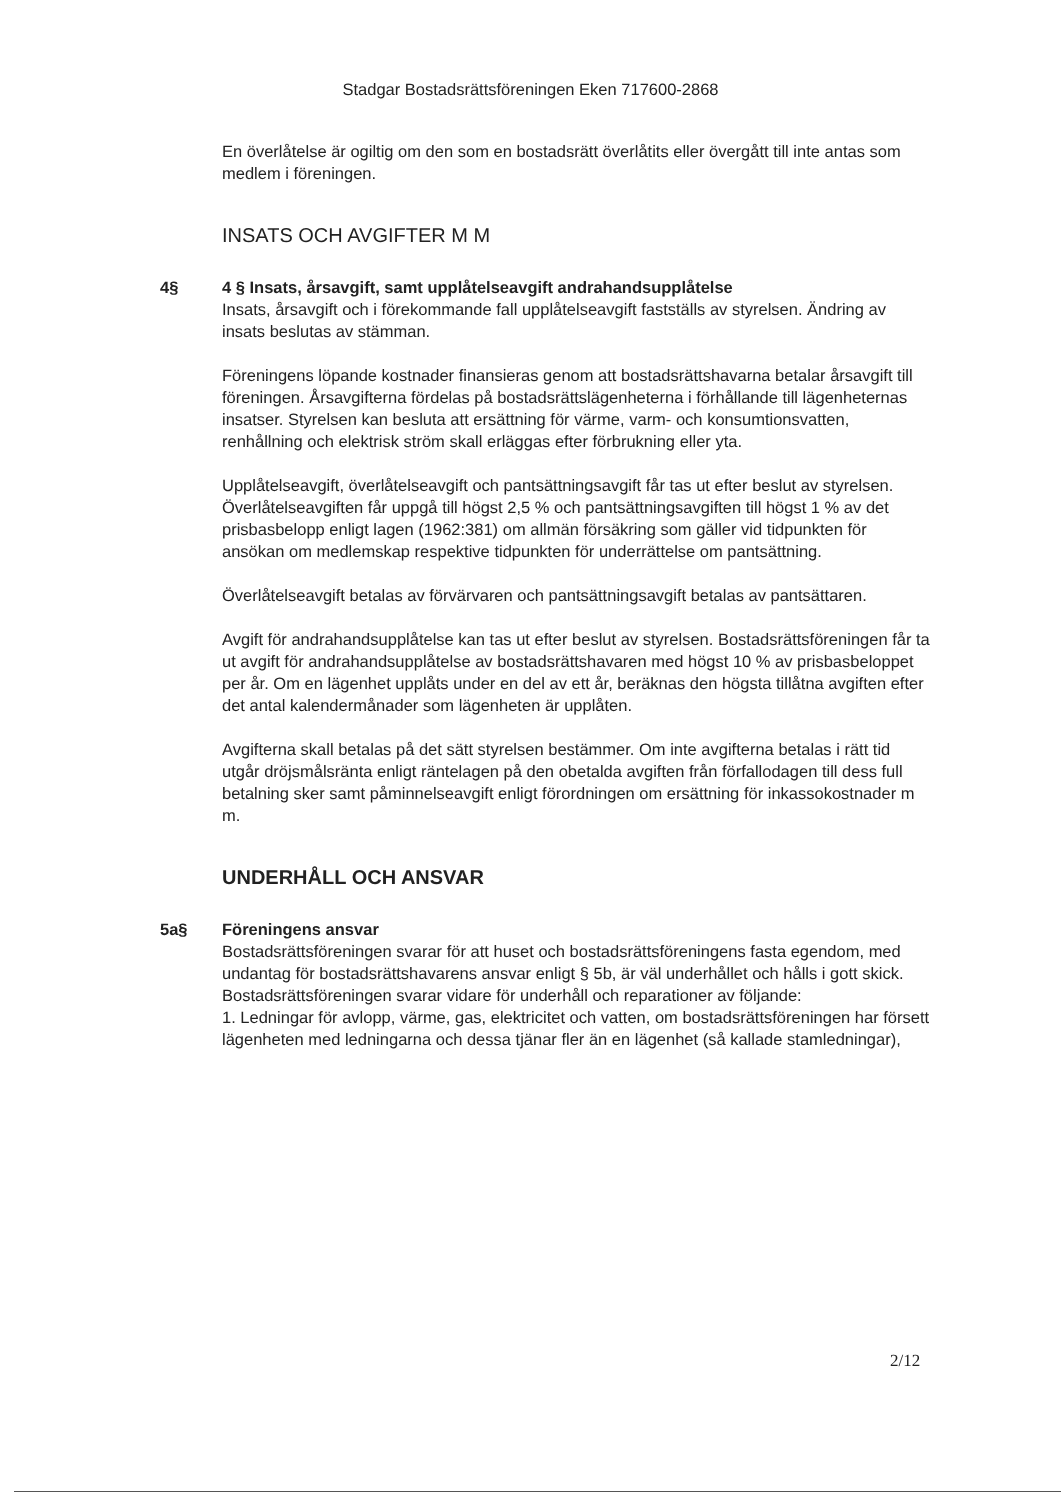Stadgar Bostadsrättsföreningen Eken 717600-2868
En överlåtelse är ogiltig om den som en bostadsrätt överlåtits eller övergått till inte antas som medlem i föreningen.
INSATS OCH AVGIFTER M M
4§ 4 § Insats, årsavgift, samt upplåtelseavgift andrahandsupplåtelse
Insats, årsavgift och i förekommande fall upplåtelseavgift fastställs av styrelsen. Ändring av insats beslutas av stämman.
Föreningens löpande kostnader finansieras genom att bostadsrättshavarna betalar årsavgift till föreningen. Årsavgifterna fördelas på bostadsrättslägenheterna i förhållande till lägenheternas insatser. Styrelsen kan besluta att ersättning för värme, varm- och konsumtionsvatten, renhållning och elektrisk ström skall erläggas efter förbrukning eller yta.
Upplåtelseavgift, överlåtelseavgift och pantsättningsavgift får tas ut efter beslut av styrelsen. Överlåtelseavgiften får uppgå till högst 2,5 % och pantsättningsavgiften till högst 1 % av det prisbasbelopp enligt lagen (1962:381) om allmän försäkring som gäller vid tidpunkten för ansökan om medlemskap respektive tidpunkten för underrättelse om pantsättning.
Överlåtelseavgift betalas av förvärvaren och pantsättningsavgift betalas av pantsättaren.
Avgift för andrahandsupplåtelse kan tas ut efter beslut av styrelsen. Bostadsrättsföreningen får ta ut avgift för andrahandsupplåtelse av bostadsrättshavaren med högst 10 % av prisbasbeloppet per år. Om en lägenhet upplåts under en del av ett år, beräknas den högsta tillåtna avgiften efter det antal kalendermånader som lägenheten är upplåten.
Avgifterna skall betalas på det sätt styrelsen bestämmer. Om inte avgifterna betalas i rätt tid utgår dröjsmålsränta enligt räntelagen på den obetalda avgiften från förfallodagen till dess full betalning sker samt påminnelseavgift enligt förordningen om ersättning för inkassokostnader m m.
UNDERHÅLL OCH ANSVAR
5a§ Föreningens ansvar
Bostadsrättsföreningen svarar för att huset och bostadsrättsföreningens fasta egendom, med undantag för bostadsrättshavarens ansvar enligt § 5b, är väl underhållet och hålls i gott skick.
Bostadsrättsföreningen svarar vidare för underhåll och reparationer av följande:
1. Ledningar för avlopp, värme, gas, elektricitet och vatten, om bostadsrättsföreningen har försett lägenheten med ledningarna och dessa tjänar fler än en lägenhet (så kallade stamledningar),
2/12